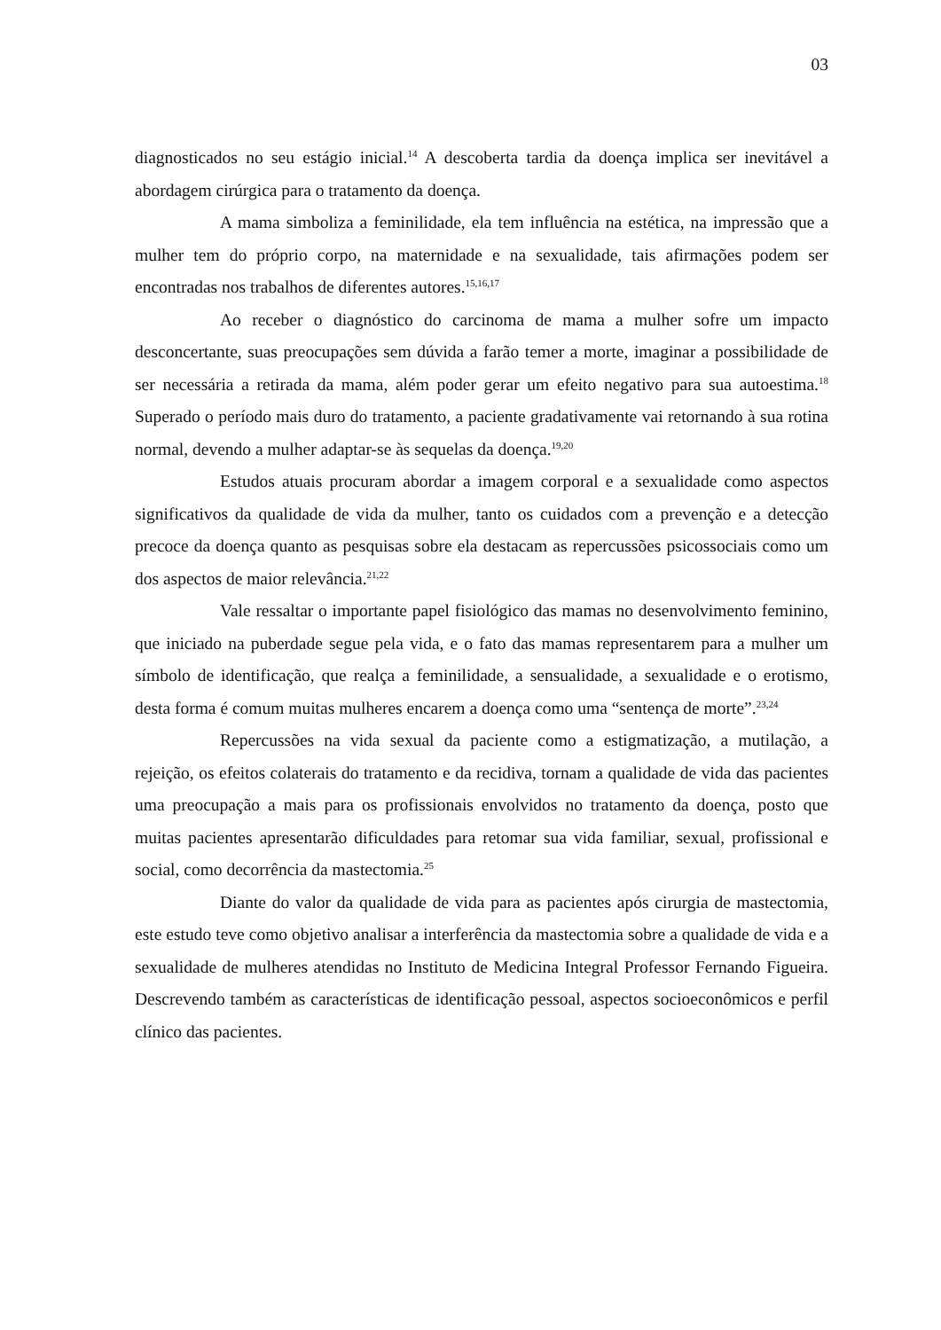03
diagnosticados no seu estágio inicial.<sup>14</sup> A descoberta tardia da doença implica ser inevitável a abordagem cirúrgica para o tratamento da doença.
A mama simboliza a feminilidade, ela tem influência na estética, na impressão que a mulher tem do próprio corpo, na maternidade e na sexualidade, tais afirmações podem ser encontradas nos trabalhos de diferentes autores.<sup>15,16,17</sup>
Ao receber o diagnóstico do carcinoma de mama a mulher sofre um impacto desconcertante, suas preocupações sem dúvida a farão temer a morte, imaginar a possibilidade de ser necessária a retirada da mama, além poder gerar um efeito negativo para sua autoestima.<sup>18</sup> Superado o período mais duro do tratamento, a paciente gradativamente vai retornando à sua rotina normal, devendo a mulher adaptar-se às sequelas da doença.<sup>19,20</sup>
Estudos atuais procuram abordar a imagem corporal e a sexualidade como aspectos significativos da qualidade de vida da mulher, tanto os cuidados com a prevenção e a detecção precoce da doença quanto as pesquisas sobre ela destacam as repercussões psicossociais como um dos aspectos de maior relevância.<sup>21,22</sup>
Vale ressaltar o importante papel fisiológico das mamas no desenvolvimento feminino, que iniciado na puberdade segue pela vida, e o fato das mamas representarem para a mulher um símbolo de identificação, que realça a feminilidade, a sensualidade, a sexualidade e o erotismo, desta forma é comum muitas mulheres encarem a doença como uma “sentença de morte”.<sup>23,24</sup>
Repercussões na vida sexual da paciente como a estigmatização, a mutilação, a rejeição, os efeitos colaterais do tratamento e da recidiva, tornam a qualidade de vida das pacientes uma preocupação a mais para os profissionais envolvidos no tratamento da doença, posto que muitas pacientes apresentarão dificuldades para retomar sua vida familiar, sexual, profissional e social, como decorrência da mastectomia.<sup>25</sup>
Diante do valor da qualidade de vida para as pacientes após cirurgia de mastectomia, este estudo teve como objetivo analisar a interferência da mastectomia sobre a qualidade de vida e a sexualidade de mulheres atendidas no Instituto de Medicina Integral Professor Fernando Figueira. Descrevendo também as características de identificação pessoal, aspectos socioeconômicos e perfil clínico das pacientes.